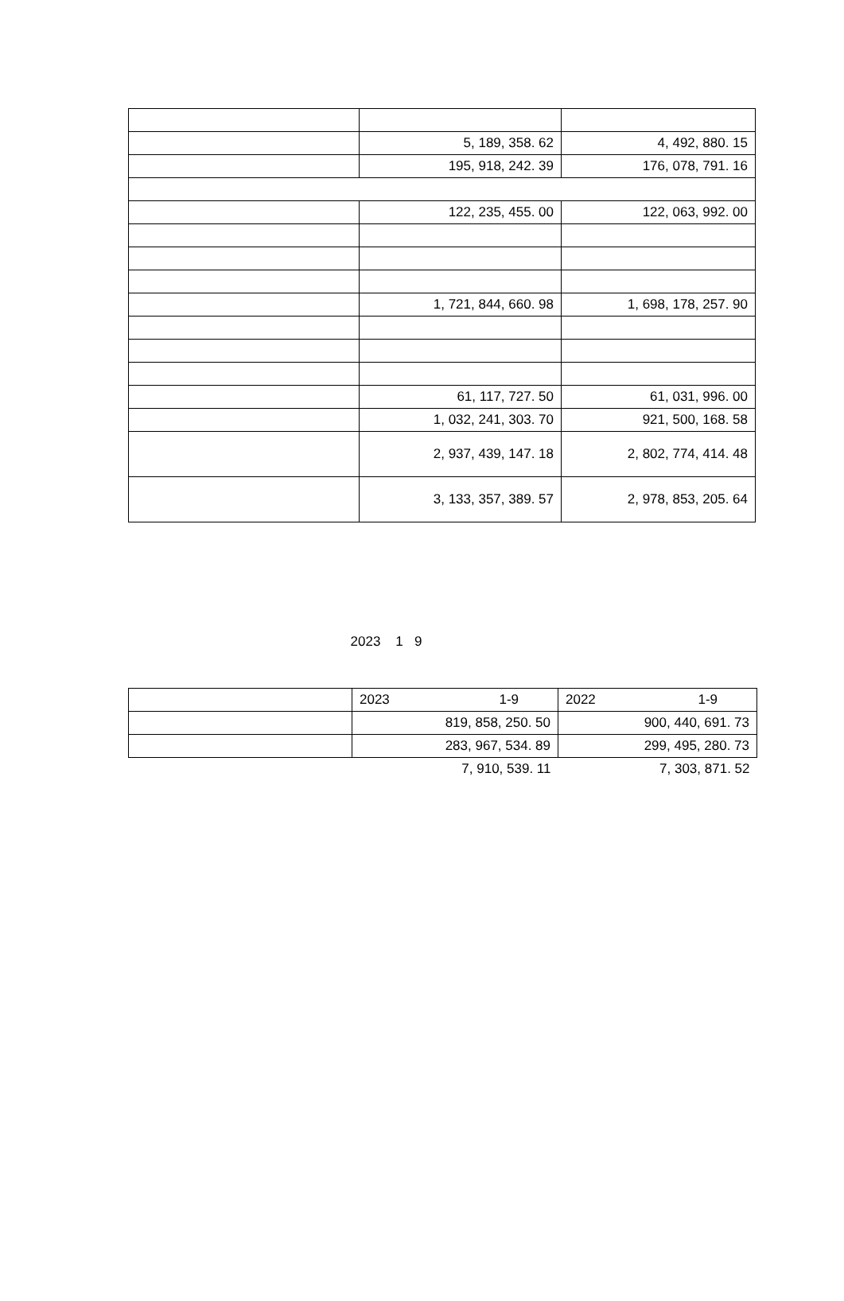| | 5, 189, 358. 62 | 4, 492, 880. 15 |
| | 195, 918, 242. 39 | 176, 078, 791. 16 |
| | 122, 235, 455. 00 | 122, 063, 992. 00 |
| | 1, 721, 844, 660. 98 | 1, 698, 178, 257. 90 |
| | 61, 117, 727. 50 | 61, 031, 996. 00 |
| | 1, 032, 241, 303. 70 | 921, 500, 168. 58 |
| | 2, 937, 439, 147. 18 | 2, 802, 774, 414. 48 |
| | 3, 133, 357, 389. 57 | 2, 978, 853, 205. 64 |
2023 1 9
| | 2023 1-9 | 2022 1-9 |
| --- | --- | --- |
| | 819, 858, 250. 50 | 900, 440, 691. 73 |
| | 283, 967, 534. 89 | 299, 495, 280. 73 |
| | 7, 910, 539. 11 | 7, 303, 871. 52 |